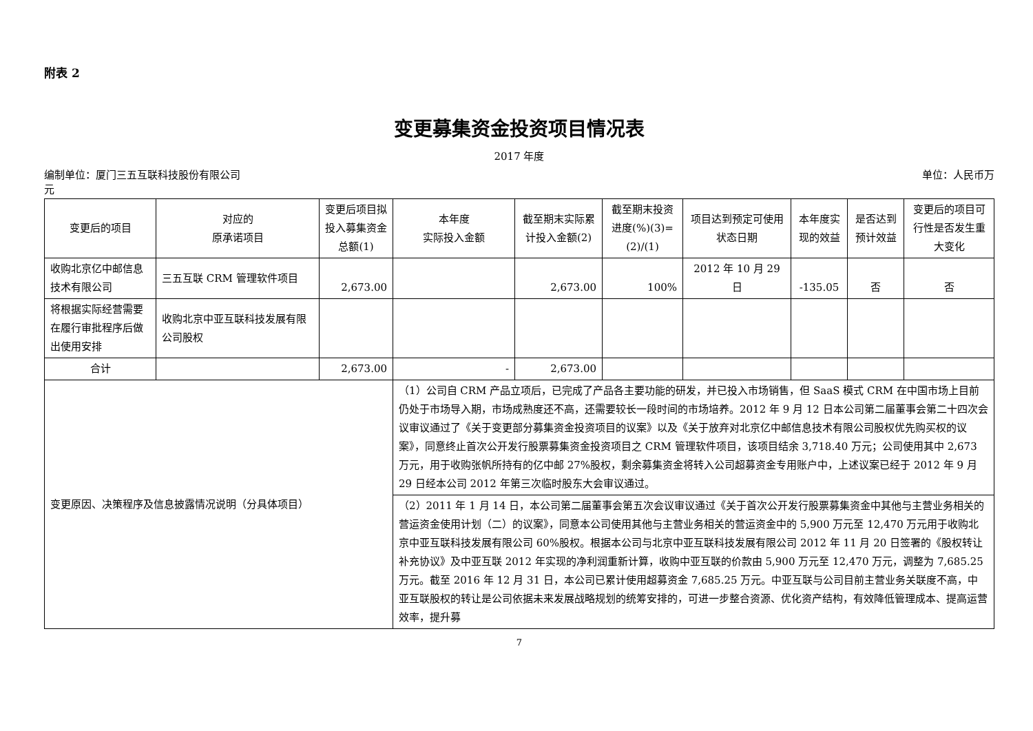附表 2
变更募集资金投资项目情况表
2017 年度
编制单位：厦门三五互联科技股份有限公司 单位：人民币万
元
| 变更后的项目 | 对应的 原承诺项目 | 变更后项目拟投入募集资金总额(1) | 本年度 实际投入金额 | 截至期末实际累计投入金额(2) | 截至期末投资进度(%)(3)=(2)/(1) | 项目达到预定可使用状态日期 | 本年度实现的效益 | 是否达到预计效益 | 变更后的项目可行性是否发生重大变化 |
| --- | --- | --- | --- | --- | --- | --- | --- | --- | --- |
| 收购北京亿中邮信息技术有限公司 | 三五互联 CRM 管理软件项目 | 2,673.00 | | 2,673.00 | 100% | 2012 年 10 月 29 日 | -135.05 | 否 | 否 |
| 将根据实际经营需要在履行审批程序后做出使用安排 | 收购北京中亚互联科技发展有限公司股权 | | | | | | | | |
| 合计 | | 2,673.00 | - | 2,673.00 | | | | | |
| 变更原因、决策程序及信息披露情况说明（分具体项目） | | | （1）公司自 CRM 产品立项后，已完成了产品各主要功能的研发，并已投入市场销售，但 SaaS 模式 CRM 在中国市场上目前仍处于市场导入期，市场成熟度还不高，还需要较长一段时间的市场培养。2012 年 9 月 12 日本公司第二届董事会第二十四次会议审议通过了《关于变更部分募集资金投资项目的议案》以及《关于放弃对北京亿中邮信息技术有限公司股权优先购买权的议案》，同意终止首次公开发行股票募集资金投资项目之 CRM 管理软件项目，该项目结余 3,718.40 万元；公司使用其中 2,673 万元，用于收购张帆所持有的亿中邮 27%股权，剩余募集资金将转入公司超募资金专用账户中，上述议案已经于 2012 年 9 月 29 日经本公司 2012 年第三次临时股东大会审议通过。 | | | | | | |
| | | | （2）2011 年 1 月 14 日，本公司第二届董事会第五次会议审议通过《关于首次公开发行股票募集资金中其他与主营业务相关的营运资金使用计划（二）的议案》，同意本公司使用其他与主营业务相关的营运资金中的 5,900 万元至 12,470 万元用于收购北京中亚互联科技发展有限公司 60%股权。根据本公司与北京中亚互联科技发展有限公司 2012 年 11 月 20 日签署的《股权转让补充协议》及中亚互联 2012 年实现的净利润重新计算，收购中亚互联的价款由 5,900 万元至 12,470 万元，调整为 7,685.25 万元。截至 2016 年 12 月 31 日，本公司已累计使用超募资金 7,685.25 万元。中亚互联与公司目前主营业务关联度不高，中亚互联股权的转让是公司依据未来发展战略规划的统筹安排的，可进一步整合资源、优化资产结构，有效降低管理成本、提高运营效率，提升募 | | | | | | |
7